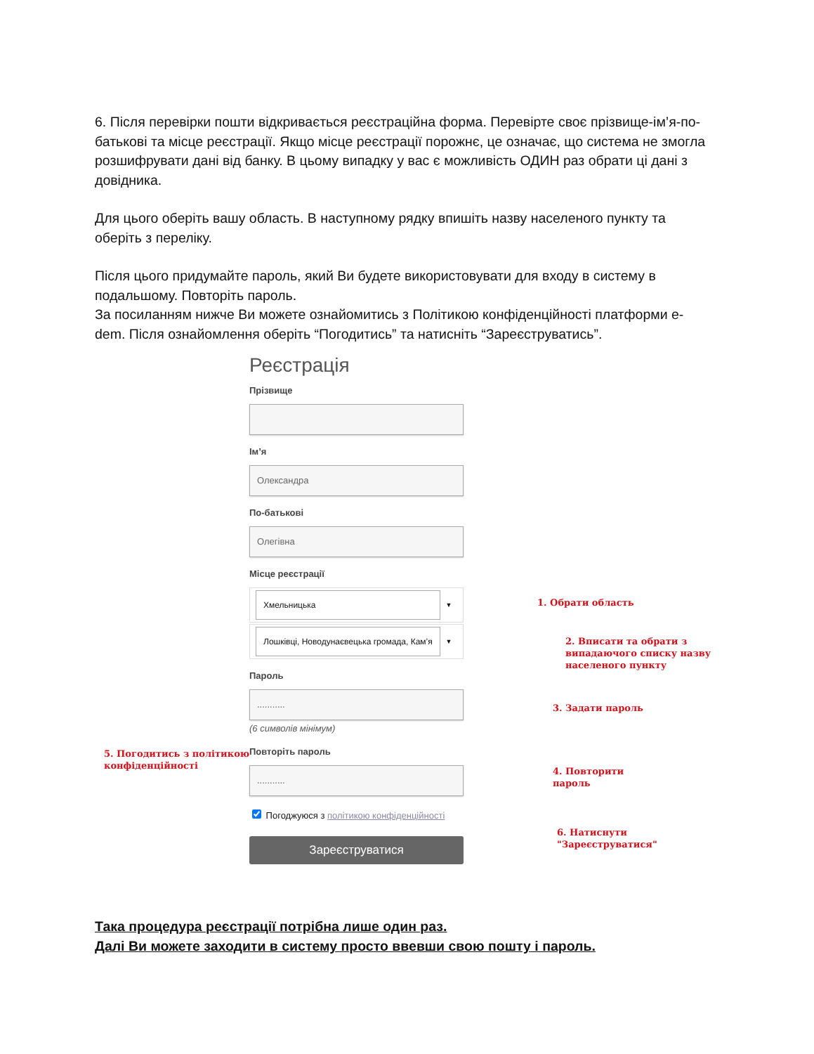6. Після перевірки пошти відкривається реєстраційна форма. Перевірте своє прізвище-ім’я-по-батькові та місце реєстрації. Якщо місце реєстрації порожнє, це означає, що система не змогла розшифрувати дані від банку. В цьому випадку у вас є можливість ОДИН раз обрати ці дані з довідника.
Для цього оберіть вашу область. В наступному рядку впишіть назву населеного пункту та оберіть з переліку.
Після цього придумайте пароль, який Ви будете використовувати для входу в систему в подальшому. Повторіть пароль.
За посиланням нижче Ви можете ознайомитись з Політикою конфіденційності платформи e-dem. Після ознайомлення оберіть “Погодитись” та натисніть “Зареєструватись”.
Реєстрація
Прізвище
Ім’я
Олександра
По-батькові
Олегівна
Місце реєстрації
Хмельницька
▼
Лошківці, Новодунаєвецька громада, Кам’я
▼
Пароль
...........
(6 символів мінімум)
Повторіть пароль
...........
Погоджуюся з політикою конфіденційності
Зареєструватися
1. Обрати область
2. Вписати та обрати з
випадаючого списку назву
населеного пункту
3. Задати пароль
4. Повторити
пароль
5. Погодитись з політикою
конфіденційності
6. Натиснути
"Зареєструватися"
Така процедура реєстрації потрібна лише один раз.
Далі Ви можете заходити в систему просто ввевши свою пошту і пароль.